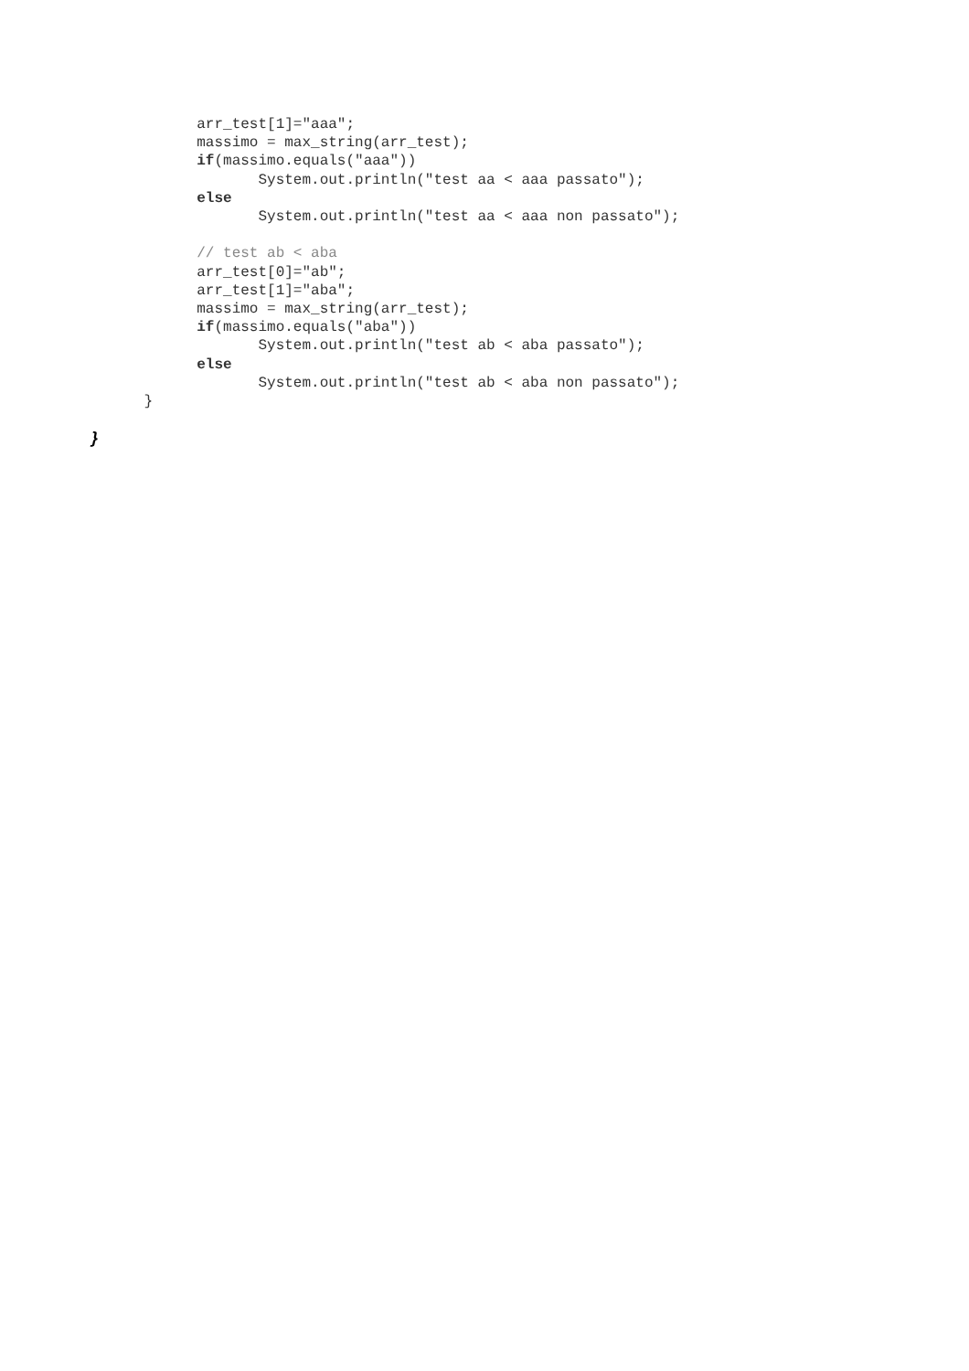arr_test[1]="aaa";
            massimo = max_string(arr_test);
            if(massimo.equals("aaa"))
                   System.out.println("test aa < aaa passato");
            else
                   System.out.println("test aa < aaa non passato");

            // test ab < aba
            arr_test[0]="ab";
            arr_test[1]="aba";
            massimo = max_string(arr_test);
            if(massimo.equals("aba"))
                   System.out.println("test ab < aba passato");
            else
                   System.out.println("test ab < aba non passato");
      }

}